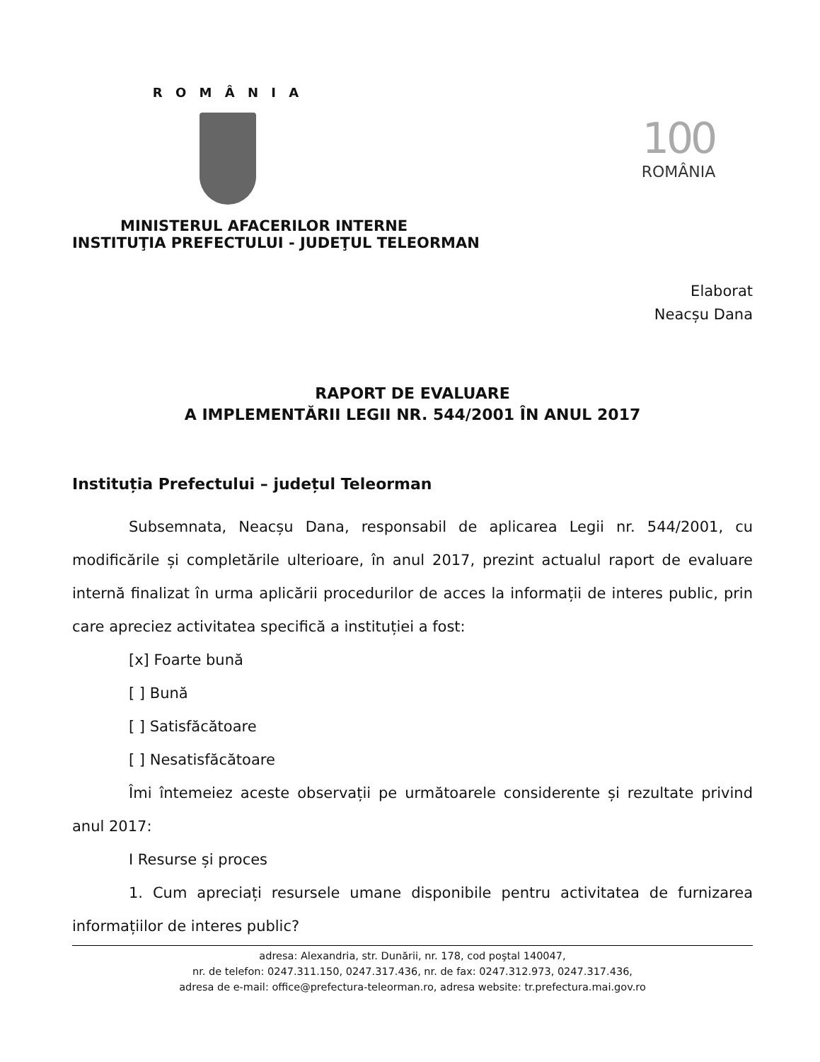R O M Â N I A
100
ROMÂNIA
MINISTERUL AFACERILOR INTERNE
INSTITUŢIA PREFECTULUI - JUDEŢUL TELEORMAN
Elaborat
Neacșu Dana
RAPORT DE EVALUARE
A IMPLEMENTĂRII LEGII NR. 544/2001 ÎN ANUL 2017
Instituția Prefectului – județul Teleorman
Subsemnata, Neacșu Dana, responsabil de aplicarea Legii nr. 544/2001, cu modificările și completările ulterioare, în anul 2017, prezint actualul raport de evaluare internă finalizat în urma aplicării procedurilor de acces la informații de interes public, prin care apreciez activitatea specifică a instituției a fost:
[x] Foarte bună
[ ] Bună
[ ] Satisfăcătoare
[ ] Nesatisfăcătoare
Îmi întemeiez aceste observații pe următoarele considerente și rezultate privind anul 2017:
I Resurse și proces
1. Cum apreciați resursele umane disponibile pentru activitatea de furnizarea informațiilor de interes public?
adresa: Alexandria, str. Dunării, nr. 178, cod poştal 140047,
nr. de telefon: 0247.311.150, 0247.317.436, nr. de fax: 0247.312.973, 0247.317.436,
adresa de e-mail: office@prefectura-teleorman.ro, adresa website: tr.prefectura.mai.gov.ro